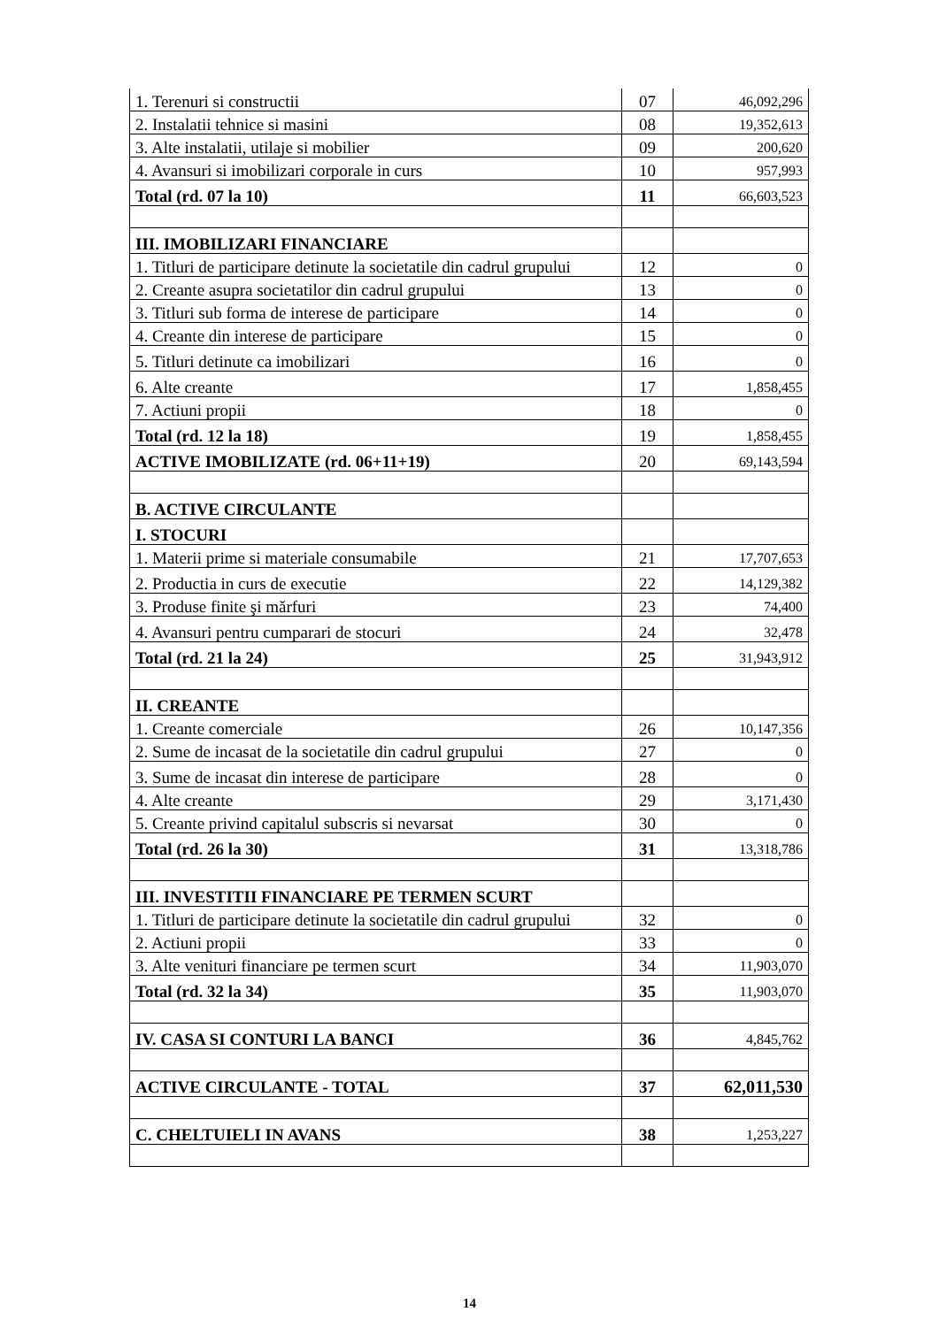| 1. Terenuri si constructii | 07 | 46,092,296 |
| 2. Instalatii tehnice si masini | 08 | 19,352,613 |
| 3. Alte instalatii, utilaje si mobilier | 09 | 200,620 |
| 4. Avansuri si imobilizari corporale in curs | 10 | 957,993 |
| Total (rd. 07 la 10) | 11 | 66,603,523 |
| III. IMOBILIZARI FINANCIARE | | |
| 1. Titluri de participare detinute la societatile din cadrul grupului | 12 | 0 |
| 2. Creante asupra societatilor din cadrul grupului | 13 | 0 |
| 3. Titluri sub forma de interese de participare | 14 | 0 |
| 4. Creante din interese de participare | 15 | 0 |
| 5. Titluri detinute ca imobilizari | 16 | 0 |
| 6. Alte creante | 17 | 1,858,455 |
| 7. Actiuni propii | 18 | 0 |
| Total (rd. 12 la 18) | 19 | 1,858,455 |
| ACTIVE IMOBILIZATE (rd. 06+11+19) | 20 | 69,143,594 |
| B. ACTIVE CIRCULANTE | | |
| I. STOCURI | | |
| 1. Materii prime si materiale consumabile | 21 | 17,707,653 |
| 2. Productia in curs de executie | 22 | 14,129,382 |
| 3. Produse finite şi mărfuri | 23 | 74,400 |
| 4. Avansuri pentru cumparari de stocuri | 24 | 32,478 |
| Total (rd. 21 la 24) | 25 | 31,943,912 |
| II. CREANTE | | |
| 1. Creante comerciale | 26 | 10,147,356 |
| 2. Sume de incasat de la societatile din cadrul grupului | 27 | 0 |
| 3. Sume de incasat din interese de participare | 28 | 0 |
| 4. Alte creante | 29 | 3,171,430 |
| 5. Creante privind capitalul subscris si nevarsat | 30 | 0 |
| Total (rd. 26 la 30) | 31 | 13,318,786 |
| III. INVESTITII FINANCIARE PE TERMEN SCURT | | |
| 1. Titluri de participare detinute la societatile din cadrul grupului | 32 | 0 |
| 2. Actiuni propii | 33 | 0 |
| 3. Alte venituri financiare pe termen scurt | 34 | 11,903,070 |
| Total (rd. 32 la 34) | 35 | 11,903,070 |
| IV. CASA SI CONTURI LA BANCI | 36 | 4,845,762 |
| ACTIVE CIRCULANTE - TOTAL | 37 | 62,011,530 |
| C. CHELTUIELI IN AVANS | 38 | 1,253,227 |
14